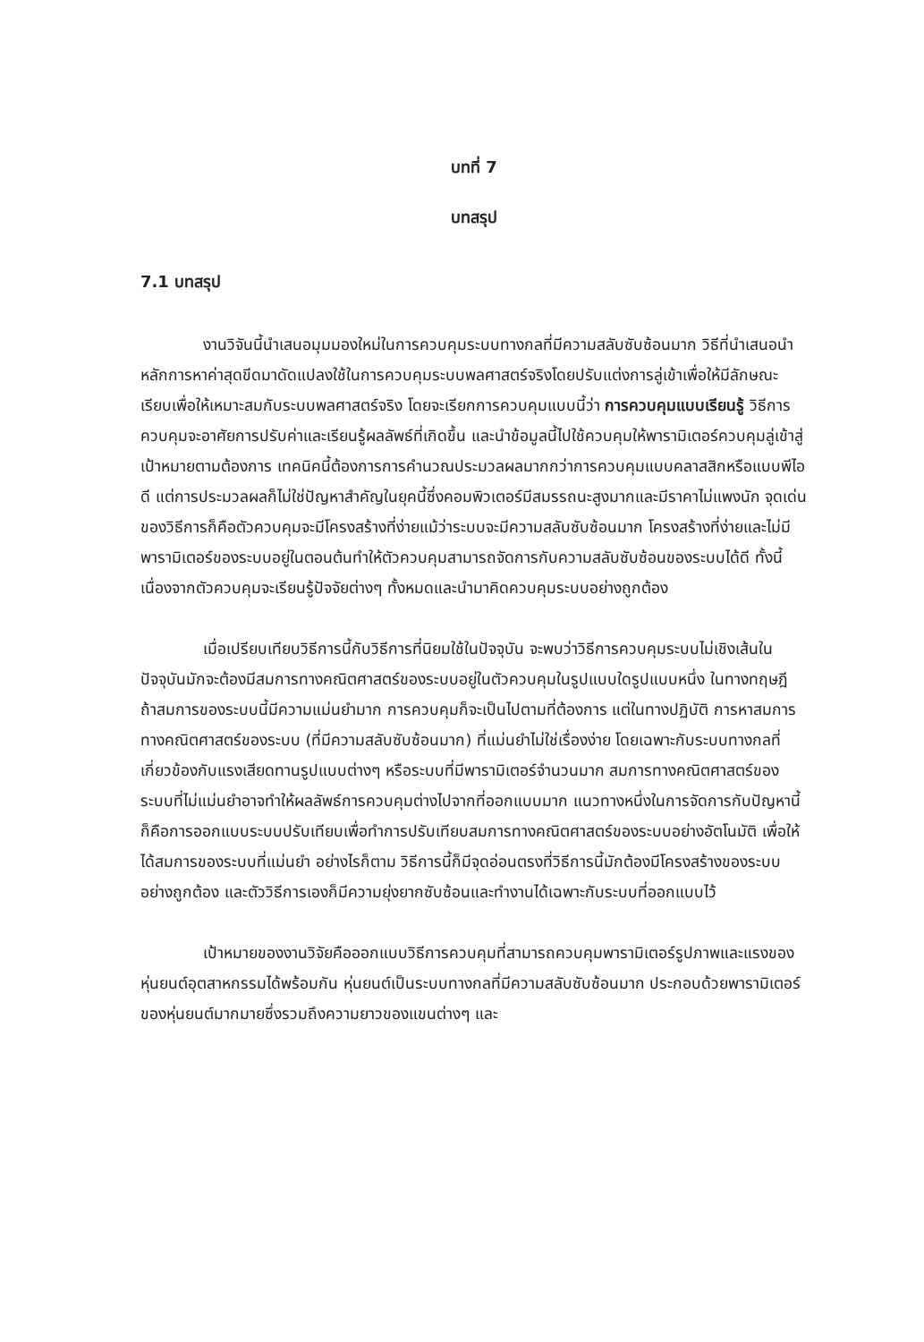บทที่ 7
บทสรุป
7.1 บทสรุป
งานวิจันนี้นำเสนอมุมมองใหม่ในการควบคุมระบบทางกลที่มีความสลับซับซ้อนมาก วิธีที่นำเสนอนำหลักการหาค่าสุดขีดมาดัดแปลงใช้ในการควบคุมระบบพลศาสตร์จริงโดยปรับแต่งการลู่เข้าเพื่อให้มีลักษณะเรียบเพื่อให้เหมาะสมกับระบบพลศาสตร์จริง โดยจะเรียกการควบคุมแบบนี้ว่า การควบคุมแบบเรียนรู้ วิธีการควบคุมจะอาศัยการปรับค่าและเรียนรู้ผลลัพธ์ที่เกิดขึ้น และนำข้อมูลนี้ไปใช้ควบคุมให้พารามิเตอร์ควบคุมลู่เข้าสู่เป้าหมายตามต้องการ เทคนิคนี้ต้องการการคำนวณประมวลผลมากกว่าการควบคุมแบบคลาสสิกหรือแบบพีไอดี แต่การประมวลผลก็ไม่ใช่ปัญหาสำคัญในยุคนี้ซึ่งคอมพิวเตอร์มีสมรรถนะสูงมากและมีราคาไม่แพงนัก จุดเด่นของวิธีการก็คือตัวควบคุมจะมีโครงสร้างที่ง่ายแม้ว่าระบบจะมีความสลับซับซ้อนมาก โครงสร้างที่ง่ายและไม่มีพารามิเตอร์ของระบบอยู่ในตอนต้นทำให้ตัวควบคุมสามารถจัดการกับความสลับซับซ้อนของระบบได้ดี ทั้งนี้เนื่องจากตัวควบคุมจะเรียนรู้ปัจจัยต่างๆ ทั้งหมดและนำมาคิดควบคุมระบบอย่างถูกต้อง
เมื่อเปรียบเทียบวิธีการนี้กับวิธีการที่นิยมใช้ในปัจจุบัน จะพบว่าวิธีการควบคุมระบบไม่เชิงเส้นในปัจจุบันมักจะต้องมีสมการทางคณิตศาสตร์ของระบบอยู่ในตัวควบคุมในรูปแบบใดรูปแบบหนึ่ง ในทางทฤษฎี ถ้าสมการของระบบนี้มีความแม่นยำมาก การควบคุมก็จะเป็นไปตามที่ต้องการ แต่ในทางปฏิบัติ การหาสมการทางคณิตศาสตร์ของระบบ (ที่มีความสลับซับซ้อนมาก) ที่แม่นยำไม่ใช่เรื่องง่าย โดยเฉพาะกับระบบทางกลที่เกี่ยวข้องกับแรงเสียดทานรูปแบบต่างๆ หรือระบบที่มีพารามิเตอร์จำนวนมาก สมการทางคณิตศาสตร์ของระบบที่ไม่แม่นยำอาจทำให้ผลลัพธ์การควบคุมต่างไปจากที่ออกแบบมาก แนวทางหนึ่งในการจัดการกับปัญหานี้ก็คือการออกแบบระบบปรับเทียบเพื่อทำการปรับเทียบสมการทางคณิตศาสตร์ของระบบอย่างอัตโนมัติ เพื่อให้ได้สมการของระบบที่แม่นยำ อย่างไรก็ตาม วิธีการนี้ก็มีจุดอ่อนตรงที่วิธีการนี้มักต้องมีโครงสร้างของระบบอย่างถูกต้อง และตัววิธีการเองก็มีความยุ่งยากซับซ้อนและทำงานได้เฉพาะกับระบบที่ออกแบบไว้
เป้าหมายของงานวิจัยคือออกแบบวิธีการควบคุมที่สามารถควบคุมพารามิเตอร์รูปภาพและแรงของหุ่นยนต์อุตสาหกรรมได้พร้อมกัน หุ่นยนต์เป็นระบบทางกลที่มีความสลับซับซ้อนมาก ประกอบด้วยพารามิเตอร์ของหุ่นยนต์มากมายซึ่งรวมถึงความยาวของแขนต่างๆ และ